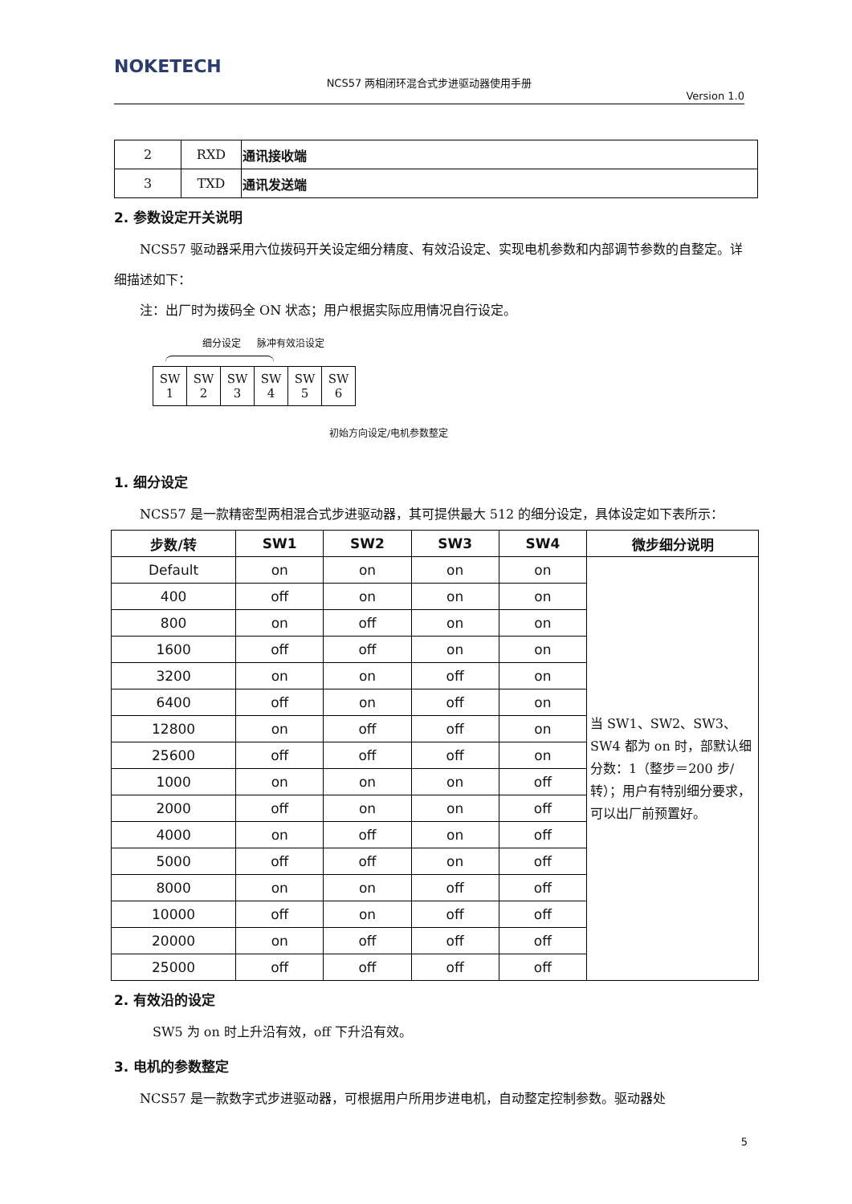NOKETECH
NCS57 两相闭环混合式步进驱动器使用手册
Version 1.0
| 2 | RXD | 通讯接收端 |
| 3 | TXD | 通讯发送端 |
2. 参数设定开关说明
  NCS57 驱动器采用六位拨码开关设定细分精度、有效沿设定、实现电机参数和内部调节参数的自整定。详细描述如下：
  注：出厂时为拨码全 ON 状态；用户根据实际应用情况自行设定。
细分设定   脉冲有效沿设定
| SW 1 | SW 2 | SW 3 | SW 4 | SW 5 | SW 6 |
初始方向设定/电机参数整定
1. 细分设定
  NCS57 是一款精密型两相混合式步进驱动器，其可提供最大 512 的细分设定，具体设定如下表所示：
| 步数/转 | SW1 | SW2 | SW3 | SW4 | 微步细分说明 |
| --- | --- | --- | --- | --- | --- |
| Default | on | on | on | on | 当 SW1、SW2、SW3、SW4 都为 on 时，部默认细分数：1（整步＝200 步/转）；用户有特别细分要求，可以出厂前预置好。 |
| 400 | off | on | on | on | |
| 800 | on | off | on | on | |
| 1600 | off | off | on | on | |
| 3200 | on | on | off | on | |
| 6400 | off | on | off | on | |
| 12800 | on | off | off | on | |
| 25600 | off | off | off | on | |
| 1000 | on | on | on | off | |
| 2000 | off | on | on | off | |
| 4000 | on | off | on | off | |
| 5000 | off | off | on | off | |
| 8000 | on | on | off | off | |
| 10000 | off | on | off | off | |
| 20000 | on | off | off | off | |
| 25000 | off | off | off | off | |
2. 有效沿的设定
   SW5 为 on 时上升沿有效，off 下升沿有效。
3. 电机的参数整定
  NCS57 是一款数字式步进驱动器，可根据用户所用步进电机，自动整定控制参数。驱动器处
5